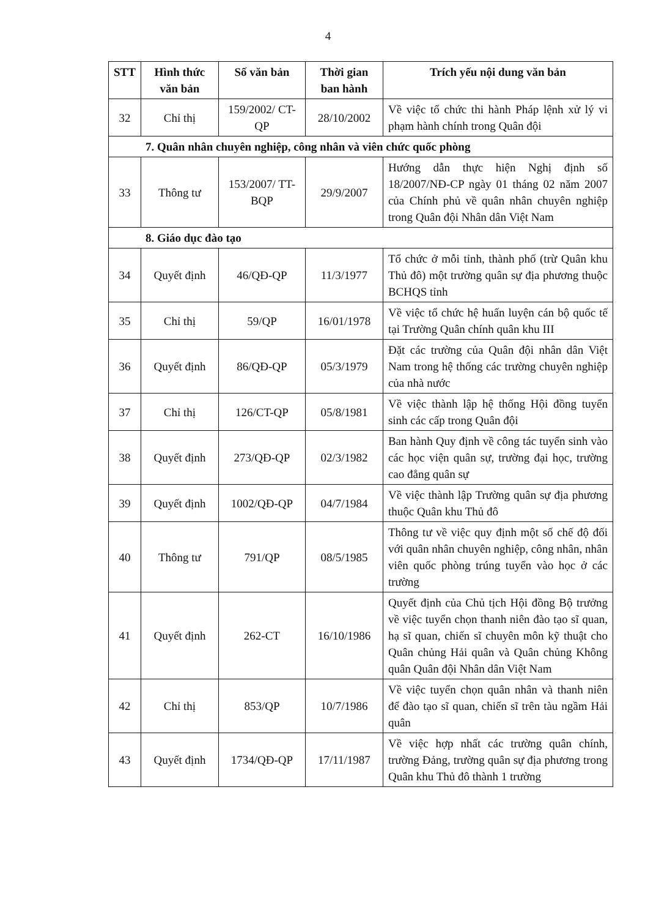4
| STT | Hình thức văn bản | Số văn bản | Thời gian ban hành | Trích yếu nội dung văn bản |
| --- | --- | --- | --- | --- |
| 32 | Chỉ thị | 159/2002/ CT-QP | 28/10/2002 | Về việc tổ chức thi hành Pháp lệnh xử lý vi phạm hành chính trong Quân đội |
| 7. Quân nhân chuyên nghiệp, công nhân và viên chức quốc phòng | | | | |
| 33 | Thông tư | 153/2007/ TT-BQP | 29/9/2007 | Hướng dẫn thực hiện Nghị định số 18/2007/NĐ-CP ngày 01 tháng 02 năm 2007 của Chính phủ về quân nhân chuyên nghiệp trong Quân đội Nhân dân Việt Nam |
| 8. Giáo dục đào tạo | | | | |
| 34 | Quyết định | 46/QĐ-QP | 11/3/1977 | Tổ chức ở mỗi tỉnh, thành phố (trừ Quân khu Thủ đô) một trường quân sự địa phương thuộc BCHQS tỉnh |
| 35 | Chỉ thị | 59/QP | 16/01/1978 | Về việc tổ chức hệ huấn luyện cán bộ quốc tế tại Trường Quân chính quân khu III |
| 36 | Quyết định | 86/QĐ-QP | 05/3/1979 | Đặt các trường của Quân đội nhân dân Việt Nam trong hệ thống các trường chuyên nghiệp của nhà nước |
| 37 | Chỉ thị | 126/CT-QP | 05/8/1981 | Về việc thành lập hệ thống Hội đồng tuyển sinh các cấp trong Quân đội |
| 38 | Quyết định | 273/QĐ-QP | 02/3/1982 | Ban hành Quy định về công tác tuyển sinh vào các học viện quân sự, trường đại học, trường cao đẳng quân sự |
| 39 | Quyết định | 1002/QĐ-QP | 04/7/1984 | Về việc thành lập Trường quân sự địa phương thuộc Quân khu Thủ đô |
| 40 | Thông tư | 791/QP | 08/5/1985 | Thông tư về việc quy định một số chế độ đối với quân nhân chuyên nghiệp, công nhân, nhân viên quốc phòng trúng tuyển vào học ở các trường |
| 41 | Quyết định | 262-CT | 16/10/1986 | Quyết định của Chủ tịch Hội đồng Bộ trưởng về việc tuyển chọn thanh niên đào tạo sĩ quan, hạ sĩ quan, chiến sĩ chuyên môn kỹ thuật cho Quân chủng Hải quân và Quân chủng Không quân Quân đội Nhân dân Việt Nam |
| 42 | Chỉ thị | 853/QP | 10/7/1986 | Về việc tuyển chọn quân nhân và thanh niên để đào tạo sĩ quan, chiến sĩ trên tàu ngầm Hải quân |
| 43 | Quyết định | 1734/QĐ-QP | 17/11/1987 | Về việc hợp nhất các trường quân chính, trường Đảng, trường quân sự địa phương trong Quân khu Thủ đô thành 1 trường |